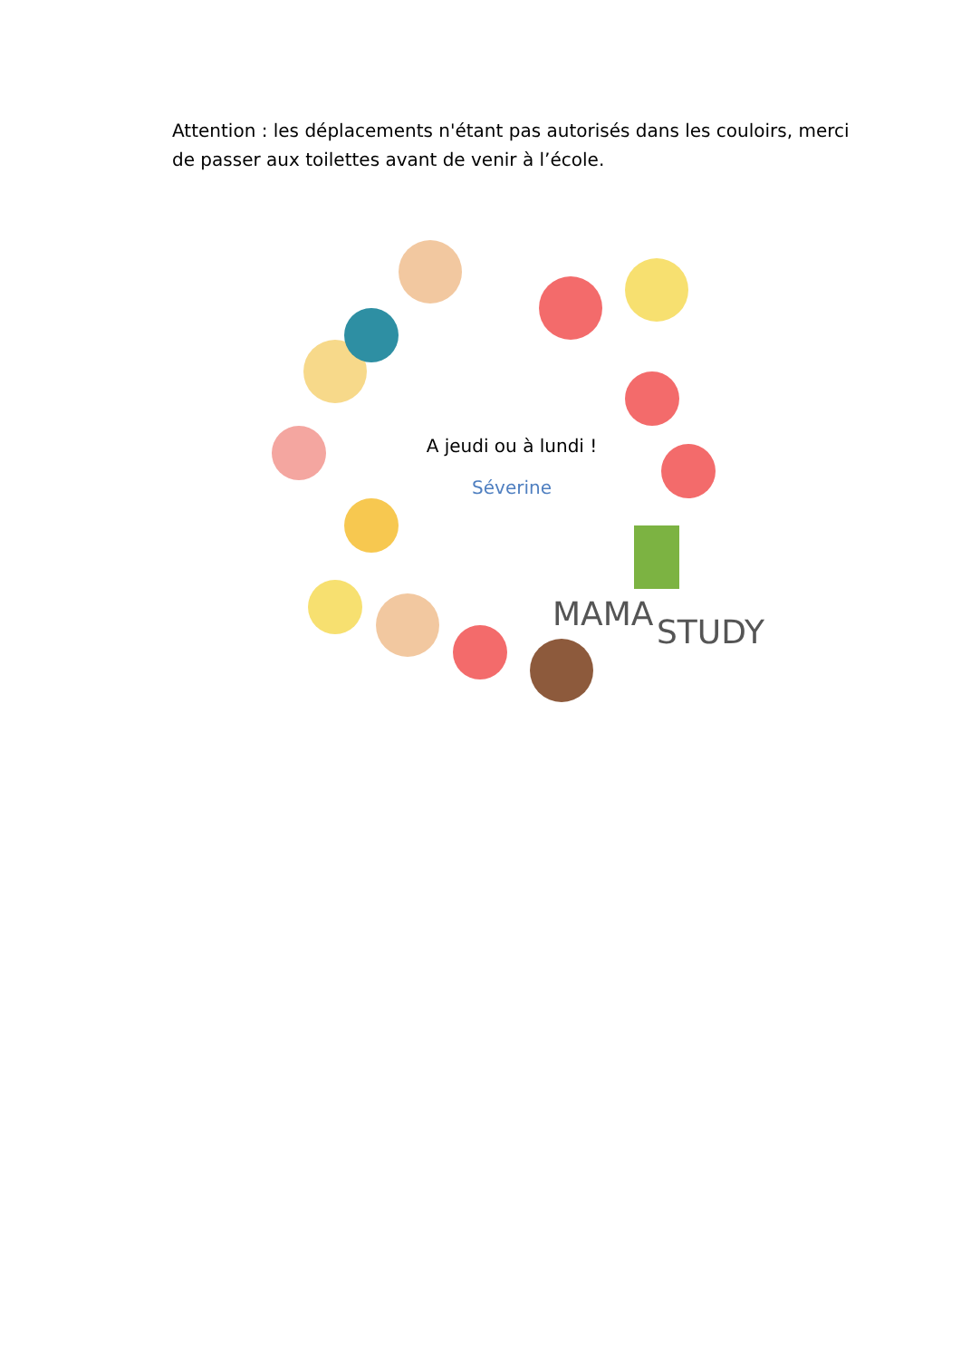Attention : les déplacements n'étant pas autorisés dans les couloirs, merci de passer aux toilettes avant de venir à l’école.
MAMA
STUDY
A jeudi ou à lundi !
Séverine